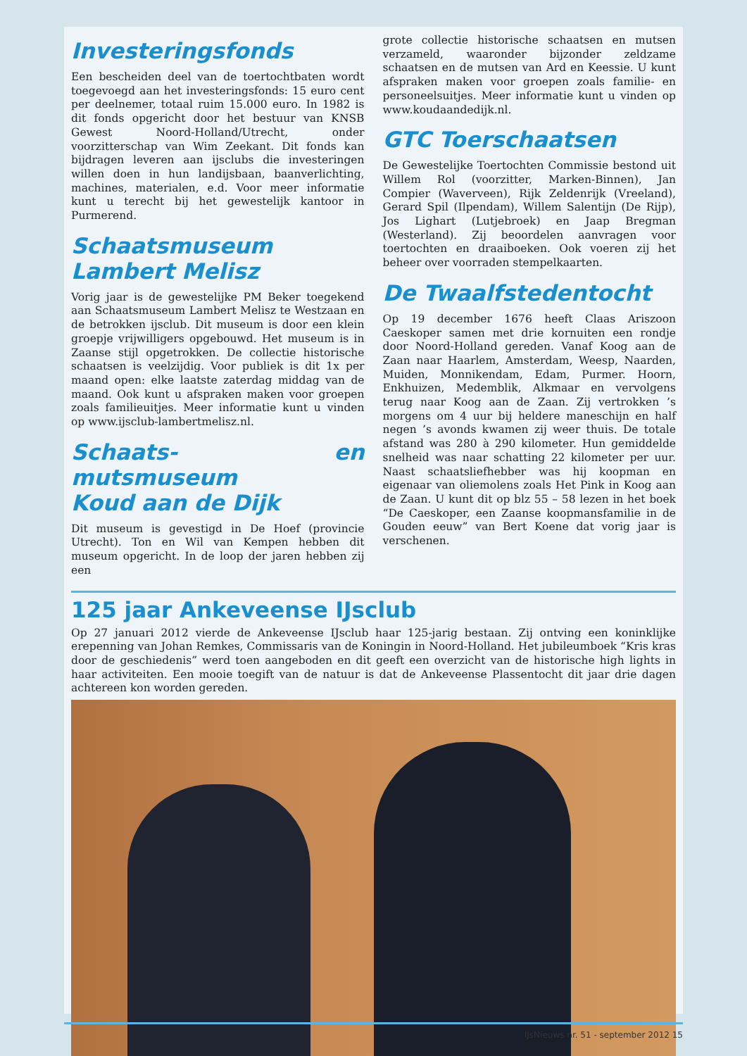Investeringsfonds
Een bescheiden deel van de toertochtbaten wordt toegevoegd aan het investeringsfonds: 15 euro cent per deelnemer, totaal ruim 15.000 euro. In 1982 is dit fonds opgericht door het bestuur van KNSB Gewest Noord-Holland/Utrecht, onder voorzitterschap van Wim Zeekant. Dit fonds kan bijdragen leveren aan ijsclubs die investeringen willen doen in hun landijsbaan, baanverlichting, machines, materialen, e.d. Voor meer informatie kunt u terecht bij het gewestelijk kantoor in Purmerend.
Schaatsmuseum
Lambert Melisz
Vorig jaar is de gewestelijke PM Beker toegekend aan Schaatsmuseum Lambert Melisz te Westzaan en de betrokken ijsclub. Dit museum is door een klein groepje vrijwilligers opgebouwd. Het museum is in Zaanse stijl opgetrokken. De collectie historische schaatsen is veelzijdig. Voor publiek is dit 1x per maand open: elke laatste zaterdag middag van de maand. Ook kunt u afspraken maken voor groepen zoals familieuitjes. Meer informatie kunt u vinden op www.ijsclub-lambertmelisz.nl.
Schaats- en mutsmuseum
Koud aan de Dijk
Dit museum is gevestigd in De Hoef (provincie Utrecht). Ton en Wil van Kempen hebben dit museum opgericht. In de loop der jaren hebben zij een
grote collectie historische schaatsen en mutsen verzameld, waaronder bijzonder zeldzame schaatsen en de mutsen van Ard en Keessie. U kunt afspraken maken voor groepen zoals familie- en personeelsuitjes. Meer informatie kunt u vinden op www.koudaandedijk.nl.
GTC Toerschaatsen
De Gewestelijke Toertochten Commissie bestond uit Willem Rol (voorzitter, Marken-Binnen), Jan Compier (Waverveen), Rijk Zeldenrijk (Vreeland), Gerard Spil (Ilpendam), Willem Salentijn (De Rijp), Jos Lighart (Lutjebroek) en Jaap Bregman (Westerland). Zij beoordelen aanvragen voor toertochten en draaiboeken. Ook voeren zij het beheer over voorraden stempelkaarten.
De Twaalfstedentocht
Op 19 december 1676 heeft Claas Ariszoon Caeskoper samen met drie kornuiten een rondje door Noord-Holland gereden. Vanaf Koog aan de Zaan naar Haarlem, Amsterdam, Weesp, Naarden, Muiden, Monnikendam, Edam, Purmer. Hoorn, Enkhuizen, Medemblik, Alkmaar en vervolgens terug naar Koog aan de Zaan. Zij vertrokken ’s morgens om 4 uur bij heldere maneschijn en half negen ’s avonds kwamen zij weer thuis. De totale afstand was 280 à 290 kilometer. Hun gemiddelde snelheid was naar schatting 22 kilometer per uur. Naast schaatsliefhebber was hij koopman en eigenaar van oliemolens zoals Het Pink in Koog aan de Zaan. U kunt dit op blz 55 – 58 lezen in het boek “De Caeskoper, een Zaanse koopmansfamilie in de Gouden eeuw” van Bert Koene dat vorig jaar is verschenen.
125 jaar Ankeveense IJsclub
Op 27 januari 2012 vierde de Ankeveense IJsclub haar 125-jarig bestaan. Zij ontving een koninklijke erepenning van Johan Remkes, Commissaris van de Koningin in Noord-Holland. Het jubileumboek “Kris kras door de geschiedenis” werd toen aangeboden en dit geeft een overzicht van de historische high lights in haar activiteiten. Een mooie toegift van de natuur is dat de Ankeveense Plassentocht dit jaar drie dagen achtereen kon worden gereden.
IJsNieuws nr. 51 - september 2012 15